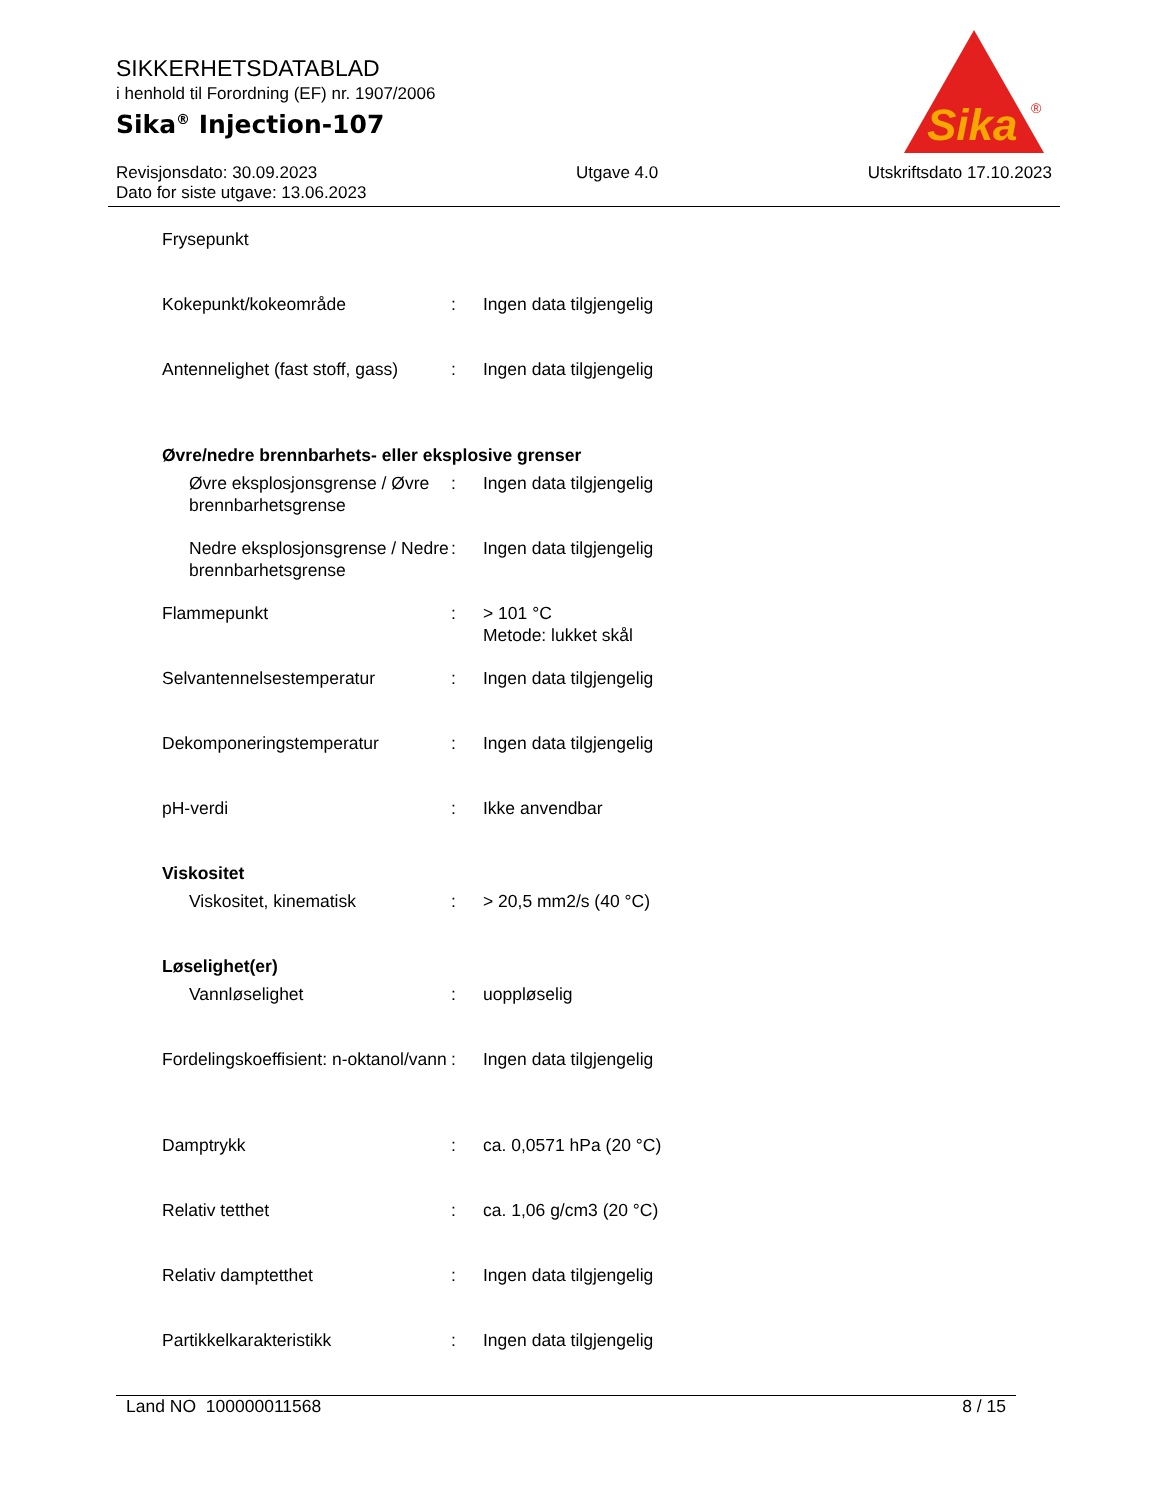SIKKERHETSDATABLAD
i henhold til Forordning (EF) nr. 1907/2006
Sika<sup>®</sup> Injection-107
Sika
®
Revisjonsdato: 30.09.2023
Dato for siste utgave: 13.06.2023
Utgave 4.0 Utskriftsdato 17.10.2023
| Frysepunkt | | |
| Kokepunkt/kokeområde | : | Ingen data tilgjengelig |
| Antennelighet (fast stoff, gass) | : | Ingen data tilgjengelig |
| Øvre/nedre brennbarhets- eller eksplosive grenser | | |
| Øvre eksplosjonsgrense / Øvre brennbarhetsgrense | : | Ingen data tilgjengelig |
| Nedre eksplosjonsgrense / Nedre brennbarhetsgrense | : | Ingen data tilgjengelig |
| Flammepunkt | : | > 101 °C Metode: lukket skål |
| Selvantennelsestemperatur | : | Ingen data tilgjengelig |
| Dekomponeringstemperatur | : | Ingen data tilgjengelig |
| pH-verdi | : | Ikke anvendbar |
| Viskositet | | |
| Viskositet, kinematisk | : | > 20,5 mm2/s (40 °C) |
| Løselighet(er) | | |
| Vannløselighet | : | uoppløselig |
| Fordelingskoeffisient: n-oktanol/vann | : | Ingen data tilgjengelig |
| Damptrykk | : | ca. 0,0571 hPa (20 °C) |
| Relativ tetthet | : | ca. 1,06 g/cm3 (20 °C) |
| Relativ damptetthet | : | Ingen data tilgjengelig |
| Partikkelkarakteristikk | : | Ingen data tilgjengelig |
Land NO 100000011568 8 / 15